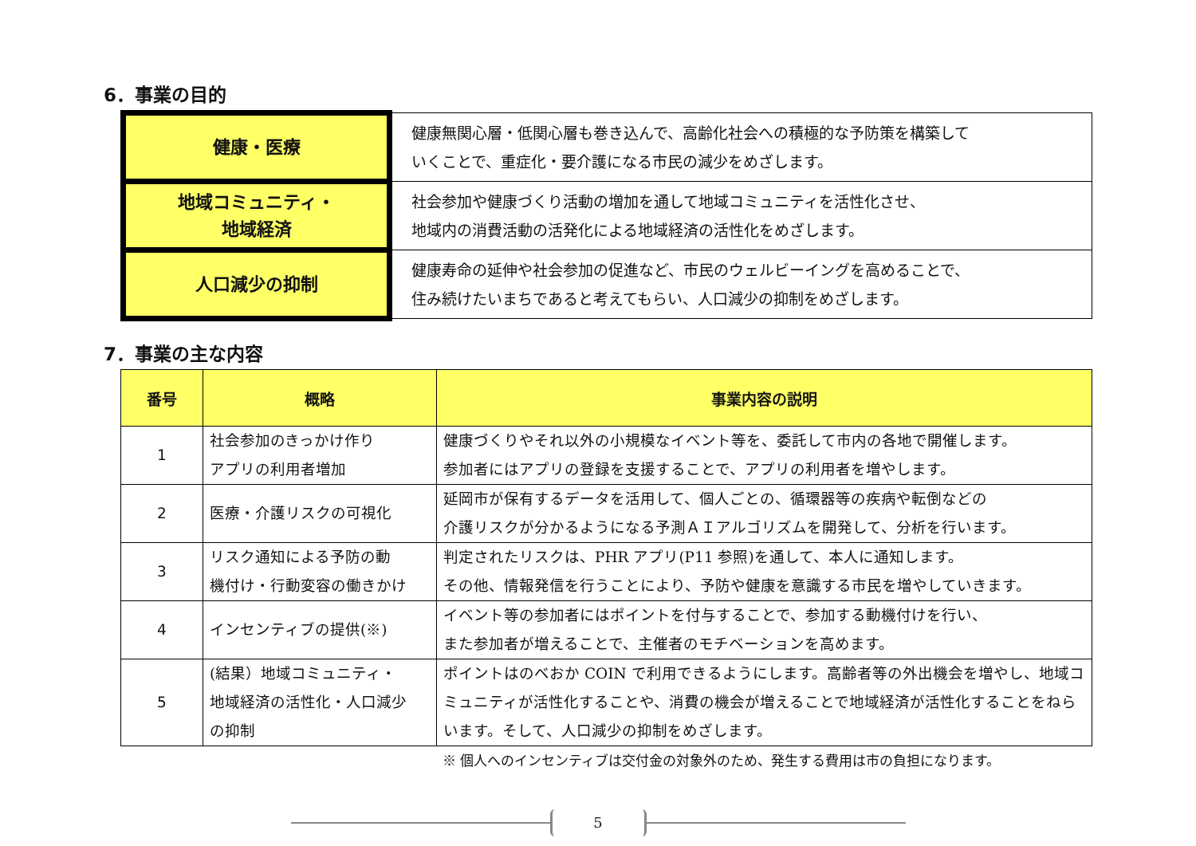6．事業の目的
| 健康・医療 | 健康無関心層・低関心層も巻き込んで、高齢化社会への積極的な予防策を構築して いくことで、重症化・要介護になる市民の減少をめざします。 |
| 地域コミュニティ・ 地域経済 | 社会参加や健康づくり活動の増加を通して地域コミュニティを活性化させ、 地域内の消費活動の活発化による地域経済の活性化をめざします。 |
| 人口減少の抑制 | 健康寿命の延伸や社会参加の促進など、市民のウェルビーイングを高めることで、 住み続けたいまちであると考えてもらい、人口減少の抑制をめざします。 |
7．事業の主な内容
| 番号 | 概略 | 事業内容の説明 |
| --- | --- | --- |
| 1 | 社会参加のきっかけ作り アプリの利用者増加 | 健康づくりやそれ以外の小規模なイベント等を、委託して市内の各地で開催します。 参加者にはアプリの登録を支援することで、アプリの利用者を増やします。 |
| 2 | 医療・介護リスクの可視化 | 延岡市が保有するデータを活用して、個人ごとの、循環器等の疾病や転倒などの 介護リスクが分かるようになる予測ＡＩアルゴリズムを開発して、分析を行います。 |
| 3 | リスク通知による予防の動 機付け・行動変容の働きかけ | 判定されたリスクは、PHR アプリ(P11 参照)を通して、本人に通知します。 その他、情報発信を行うことにより、予防や健康を意識する市民を増やしていきます。 |
| 4 | インセンティブの提供(※) | イベント等の参加者にはポイントを付与することで、参加する動機付けを行い、 また参加者が増えることで、主催者のモチベーションを高めます。 |
| 5 | (結果）地域コミュニティ・ 地域経済の活性化・人口減少 の抑制 | ポイントはのべおか COIN で利用できるようにします。高齢者等の外出機会を増やし、地域コミュニティが活性化することや、消費の機会が増えることで地域経済が活性化することをねらいます。そして、人口減少の抑制をめざします。 |
※ 個人へのインセンティブは交付金の対象外のため、発生する費用は市の負担になります。
5